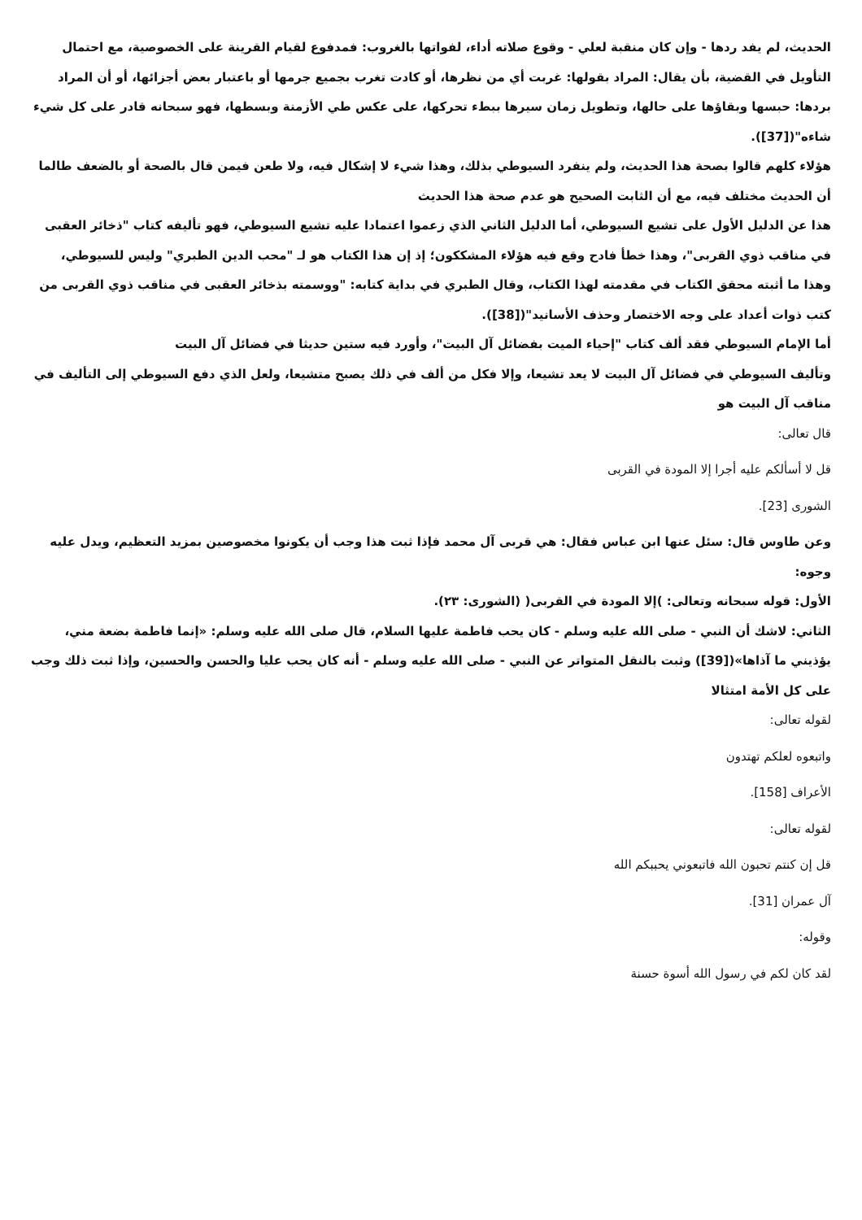الحديث، لم يفد ردها - وإن كان منقبة لعلي - وقوع صلاته أداء، لفواتها بالغروب: فمدفوع لقيام القرينة على الخصوصية، مع احتمال التأويل في القضية، بأن يقال: المراد بقولها: غربت أي من نظرها، أو كادت تغرب بجميع جرمها أو باعتبار بعض أجزائها، أو أن المراد بردها: حبسها وبقاؤها على حالها، وتطويل زمان سيرها ببطء تحركها، على عكس طي الأزمنة وبسطها، فهو سبحانه قادر على كل شيء شاءه"([37]).
هؤلاء كلهم قالوا بصحة هذا الحديث، ولم ينفرد السيوطي بذلك، وهذا شيء لا إشكال فيه، ولا طعن فيمن قال بالصحة أو بالضعف طالما أن الحديث مختلف فيه، مع أن الثابت الصحيح هو عدم صحة هذا الحديث
هذا عن الدليل الأول على تشيع السيوطي، أما الدليل الثاني الذي زعموا اعتمادا عليه تشيع السيوطي، فهو تأليفه كتاب "ذخائر العقبى في مناقب ذوي القربى"، وهذا خطأ فادح وقع فيه هؤلاء المشككون؛ إذ إن هذا الكتاب هو لـ "محب الدين الطبري" وليس للسيوطي، وهذا ما أثبته محقق الكتاب في مقدمته لهذا الكتاب، وقال الطبري في بداية كتابه: "ووسمته بذخائر العقبى في مناقب ذوي القربى من كتب ذوات أعداد على وجه الاختصار وحذف الأسانيد"([38]).
أما الإمام السيوطي فقد ألف كتاب "إحياء الميت بفضائل آل البيت"، وأورد فيه ستين حديثا في فضائل آل البيت
وتأليف السيوطي في فضائل آل البيت لا يعد تشيعا، وإلا فكل من ألف في ذلك يصبح متشيعا، ولعل الذي دفع السيوطي إلى التأليف في مناقب آل البيت هو
قال تعالى:
قل لا أسألكم عليه أجرا إلا المودة في القربى
الشورى [23].
وعن طاوس قال: سئل عنها ابن عباس فقال: هي قربى آل محمد فإذا ثبت هذا وجب أن يكونوا مخصوصين بمزيد التعظيم، ويدل عليه وجوه:
الأول: قوله سبحانه وتعالى: )إلا المودة في القربى( (الشورى: ٢٣).
الثاني: لاشك أن النبي - صلى الله عليه وسلم - كان يحب فاطمة عليها السلام، قال صلى الله عليه وسلم: «إنما فاطمة بضعة مني، يؤذيني ما آذاها»([39]) وثبت بالنقل المتواتر عن النبي - صلى الله عليه وسلم - أنه كان يحب عليا والحسن والحسين، وإذا ثبت ذلك وجب على كل الأمة امتثالا
لقوله تعالى:
واتبعوه لعلكم تهتدون
الأعراف [158].
لقوله تعالى:
قل إن كنتم تحبون الله فاتبعوني يحببكم الله
آل عمران [31].
وقوله:
لقد كان لكم في رسول الله أسوة حسنة